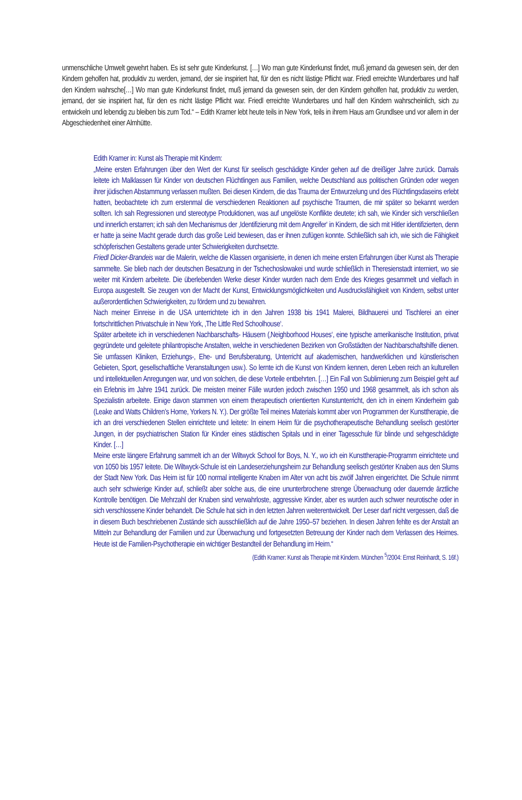unmenschliche Umwelt gewehrt haben. Es ist sehr gute Kinderkunst. […] Wo man gute Kinderkunst findet, muß jemand da gewesen sein, der den Kindern geholfen hat, produktiv zu werden, jemand, der sie inspiriert hat, für den es nicht lästige Pflicht war. Friedl erreichte Wunderbares und half den Kindern wahrsche[…] Wo man gute Kinderkunst findet, muß jemand da gewesen sein, der den Kindern geholfen hat, produktiv zu werden, jemand, der sie inspiriert hat, für den es nicht lästige Pflicht war. Friedl erreichte Wunderbares und half den Kindern wahrscheinlich, sich zu entwickeln und lebendig zu bleiben bis zum Tod.“ – Edith Kramer lebt heute teils in New York, teils in ihrem Haus am Grundlsee und vor allem in der Abgeschiedenheit einer Almhütte.
Edith Kramer in: Kunst als Therapie mit Kindern:
„Meine ersten Erfahrungen über den Wert der Kunst für seelisch geschädigte Kinder gehen auf die dreißiger Jahre zurück. Damals leitete ich Malklassen für Kinder von deutschen Flüchtlingen aus Familien, welche Deutschland aus politischen Gründen oder wegen ihrer jüdischen Abstammung verlassen mußten. Bei diesen Kindern, die das Trauma der Entwurzelung und des Flüchtlingsdaseins erlebt hatten, beobachtete ich zum erstenmal die verschiedenen Reaktionen auf psychische Traumen, die mir später so bekannt werden sollten. Ich sah Regressionen und stereotype Produktionen, was auf ungelöste Konflikte deutete; ich sah, wie Kinder sich verschließen und innerlich erstarren; ich sah den Mechanismus der ‚Identifizierung mit dem Angreifer‘ in Kindern, die sich mit Hitler identifizierten, denn er hatte ja seine Macht gerade durch das große Leid bewiesen, das er ihnen zufügen konnte. Schließlich sah ich, wie sich die Fähigkeit schöpferischen Gestaltens gerade unter Schwierigkeiten durchsetzte.
Friedl Dicker-Brandeis war die Malerin, welche die Klassen organisierte, in denen ich meine ersten Erfahrungen über Kunst als Therapie sammelte. Sie blieb nach der deutschen Besatzung in der Tschechoslowakei und wurde schließlich in Theresienstadt interniert, wo sie weiter mit Kindern arbeitete. Die überlebenden Werke dieser Kinder wurden nach dem Ende des Krieges gesammelt und vielfach in Europa ausgestellt. Sie zeugen von der Macht der Kunst, Entwicklungsmöglichkeiten und Ausdrucksfähigkeit von Kindern, selbst unter außerordentlichen Schwierigkeiten, zu fördern und zu bewahren.
Nach meiner Einreise in die USA unterrichtete ich in den Jahren 1938 bis 1941 Malerei, Bildhauerei und Tischlerei an einer fortschrittlichen Privatschule in New York, ‚The Little Red Schoolhouse‘.
Später arbeitete ich in verschiedenen Nachbarschafts- Häusern (‚Neighborhood Houses‘, eine typische amerikanische Institution, privat gegründete und geleitete philantropische Anstalten, welche in verschiedenen Bezirken von Großstädten der Nachbarschaftshilfe dienen. Sie umfassen Kliniken, Erziehungs-, Ehe- und Berufsberatung, Unterricht auf akademischen, handwerklichen und künstlerischen Gebieten, Sport, gesellschaftliche Veranstaltungen usw.). So lernte ich die Kunst von Kindern kennen, deren Leben reich an kulturellen und intellektuellen Anregungen war, und von solchen, die diese Vorteile entbehrten. […] Ein Fall von Sublimierung zum Beispiel geht auf ein Erlebnis im Jahre 1941 zurück. Die meisten meiner Fälle wurden jedoch zwischen 1950 und 1968 gesammelt, als ich schon als Spezialistin arbeitete. Einige davon stammen von einem therapeutisch orientierten Kunstunterricht, den ich in einem Kinderheim gab (Leake and Watts Children’s Home, Yorkers N. Y.). Der größte Teil meines Materials kommt aber von Programmen der Kunsttherapie, die ich an drei verschiedenen Stellen einrichtete und leitete: In einem Heim für die psychotherapeutische Behandlung seelisch gestörter Jungen, in der psychiatrischen Station für Kinder eines städtischen Spitals und in einer Tagesschule für blinde und sehgeschädigte Kinder. […]
Meine erste längere Erfahrung sammelt ich an der Wiltwyck School for Boys, N. Y., wo ich ein Kunsttherapie-Programm einrichtete und von 1050 bis 1957 leitete. Die Wiltwyck-Schule ist ein Landeserziehungsheim zur Behandlung seelisch gestörter Knaben aus den Slums der Stadt New York. Das Heim ist für 100 normal intelligente Knaben im Alter von acht bis zwölf Jahren eingerichtet. Die Schule nimmt auch sehr schwierige Kinder auf, schließt aber solche aus, die eine ununterbrochene strenge Überwachung oder dauernde ärztliche Kontrolle benötigen. Die Mehrzahl der Knaben sind verwahrloste, aggressive Kinder, aber es wurden auch schwer neurotische oder in sich verschlossene Kinder behandelt. Die Schule hat sich in den letzten Jahren weiterentwickelt. Der Leser darf nicht vergessen, daß die in diesem Buch beschriebenen Zustände sich ausschließlich auf die Jahre 1950–57 beziehen. In diesen Jahren fehlte es der Anstalt an Mitteln zur Behandlung der Familien und zur Überwachung und fortgesetzten Betreuung der Kinder nach dem Verlassen des Heimes. Heute ist die Familien-Psychotherapie ein wichtiger Bestandteil der Behandlung im Heim.“
(Edith Kramer: Kunst als Therapie mit Kindern. München <sup>5</sup>/2004: Ernst Reinhardt, S. 16f.)